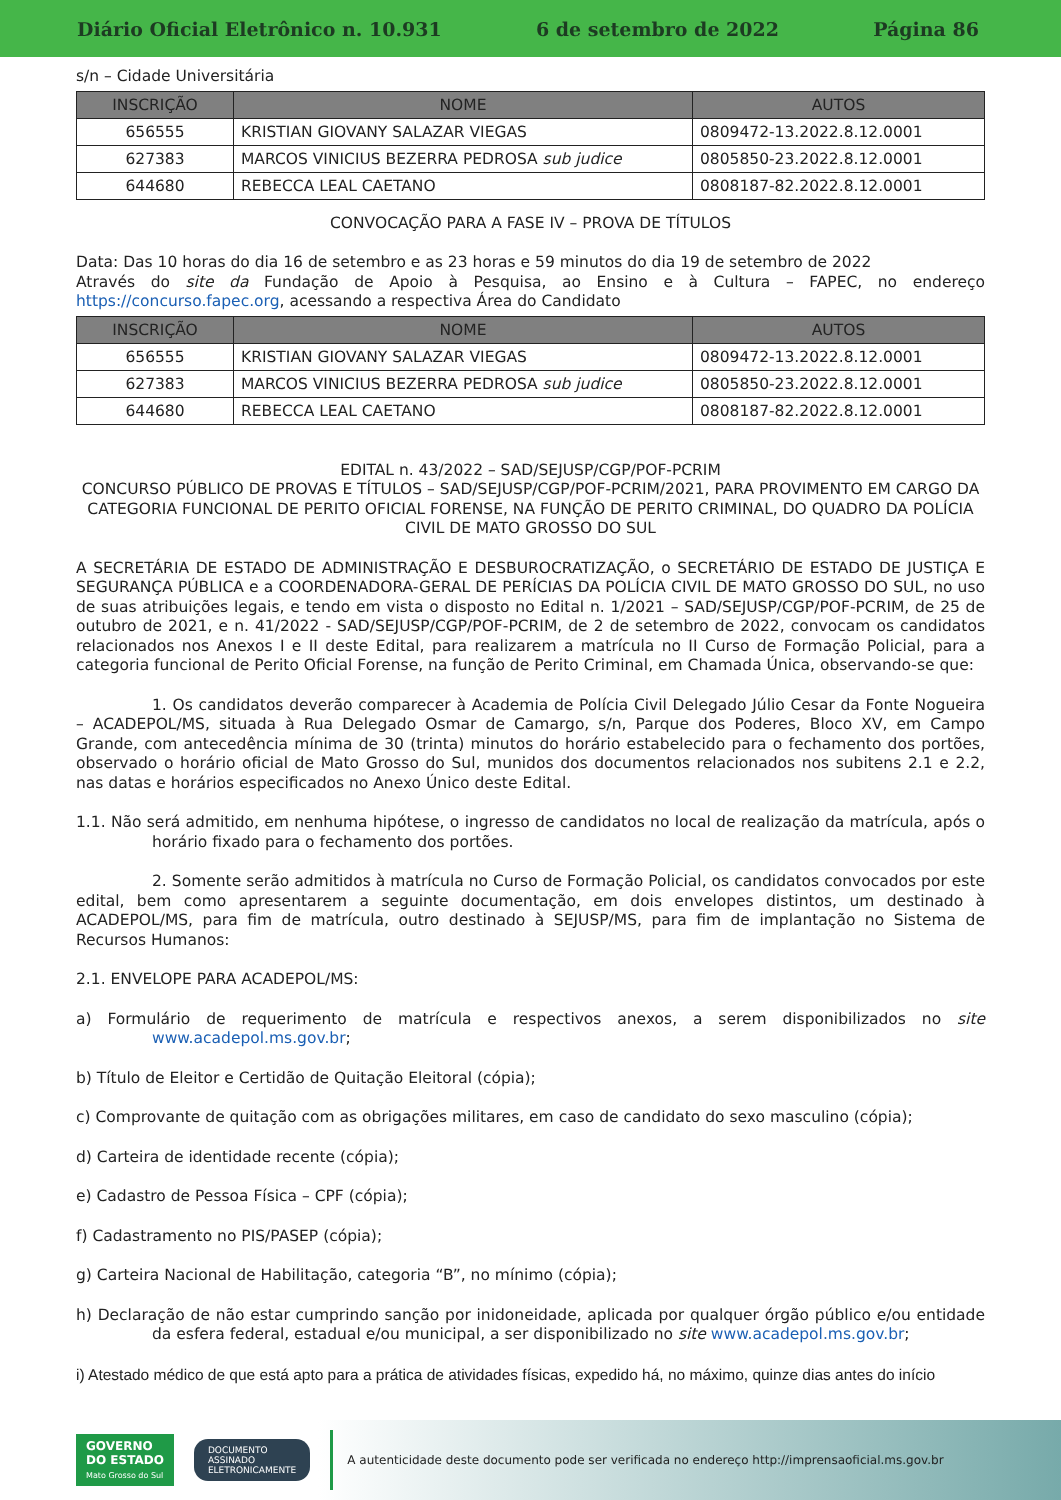Diário Oficial Eletrônico n. 10.931 6 de setembro de 2022 Página 86
s/n – Cidade Universitária
| INSCRIÇÃO | NOME | AUTOS |
| --- | --- | --- |
| 656555 | KRISTIAN GIOVANY SALAZAR VIEGAS | 0809472-13.2022.8.12.0001 |
| 627383 | MARCOS VINICIUS BEZERRA PEDROSA sub judice | 0805850-23.2022.8.12.0001 |
| 644680 | REBECCA LEAL CAETANO | 0808187-82.2022.8.12.0001 |
CONVOCAÇÃO PARA A FASE IV – PROVA DE TÍTULOS
Data: Das 10 horas do dia 16 de setembro e as 23 horas e 59 minutos do dia 19 de setembro de 2022
Através do site da Fundação de Apoio à Pesquisa, ao Ensino e à Cultura – FAPEC, no endereço https://concurso.fapec.org, acessando a respectiva Área do Candidato
| INSCRIÇÃO | NOME | AUTOS |
| --- | --- | --- |
| 656555 | KRISTIAN GIOVANY SALAZAR VIEGAS | 0809472-13.2022.8.12.0001 |
| 627383 | MARCOS VINICIUS BEZERRA PEDROSA sub judice | 0805850-23.2022.8.12.0001 |
| 644680 | REBECCA LEAL CAETANO | 0808187-82.2022.8.12.0001 |
EDITAL n. 43/2022 – SAD/SEJUSP/CGP/POF-PCRIM
CONCURSO PÚBLICO DE PROVAS E TÍTULOS – SAD/SEJUSP/CGP/POF-PCRIM/2021, PARA PROVIMENTO EM CARGO DA CATEGORIA FUNCIONAL DE PERITO OFICIAL FORENSE, NA FUNÇÃO DE PERITO CRIMINAL, DO QUADRO DA POLÍCIA CIVIL DE MATO GROSSO DO SUL
A SECRETÁRIA DE ESTADO DE ADMINISTRAÇÃO E DESBUROCRATIZAÇÃO, o SECRETÁRIO DE ESTADO DE JUSTIÇA E SEGURANÇA PÚBLICA e a COORDENADORA-GERAL DE PERÍCIAS DA POLÍCIA CIVIL DE MATO GROSSO DO SUL, no uso de suas atribuições legais, e tendo em vista o disposto no Edital n. 1/2021 – SAD/SEJUSP/CGP/POF-PCRIM, de 25 de outubro de 2021, e n. 41/2022 - SAD/SEJUSP/CGP/POF-PCRIM, de 2 de setembro de 2022, convocam os candidatos relacionados nos Anexos I e II deste Edital, para realizarem a matrícula no II Curso de Formação Policial, para a categoria funcional de Perito Oficial Forense, na função de Perito Criminal, em Chamada Única, observando-se que:
1. Os candidatos deverão comparecer à Academia de Polícia Civil Delegado Júlio Cesar da Fonte Nogueira – ACADEPOL/MS, situada à Rua Delegado Osmar de Camargo, s/n, Parque dos Poderes, Bloco XV, em Campo Grande, com antecedência mínima de 30 (trinta) minutos do horário estabelecido para o fechamento dos portões, observado o horário oficial de Mato Grosso do Sul, munidos dos documentos relacionados nos subitens 2.1 e 2.2, nas datas e horários especificados no Anexo Único deste Edital.
1.1. Não será admitido, em nenhuma hipótese, o ingresso de candidatos no local de realização da matrícula, após o horário fixado para o fechamento dos portões.
2. Somente serão admitidos à matrícula no Curso de Formação Policial, os candidatos convocados por este edital, bem como apresentarem a seguinte documentação, em dois envelopes distintos, um destinado à ACADEPOL/MS, para fim de matrícula, outro destinado à SEJUSP/MS, para fim de implantação no Sistema de Recursos Humanos:
2.1. ENVELOPE PARA ACADEPOL/MS:
a) Formulário de requerimento de matrícula e respectivos anexos, a serem disponibilizados no site www.acadepol.ms.gov.br;
b) Título de Eleitor e Certidão de Quitação Eleitoral (cópia);
c) Comprovante de quitação com as obrigações militares, em caso de candidato do sexo masculino (cópia);
d) Carteira de identidade recente (cópia);
e) Cadastro de Pessoa Física – CPF (cópia);
f) Cadastramento no PIS/PASEP (cópia);
g) Carteira Nacional de Habilitação, categoria “B”, no mínimo (cópia);
h) Declaração de não estar cumprindo sanção por inidoneidade, aplicada por qualquer órgão público e/ou entidade da esfera federal, estadual e/ou municipal, a ser disponibilizado no site www.acadepol.ms.gov.br;
i) Atestado médico de que está apto para a prática de atividades físicas, expedido há, no máximo, quinze dias antes do início
GOVERNO
DO ESTADO
Mato Grosso do Sul
DOCUMENTO
ASSINADO
ELETRONICAMENTE
A autenticidade deste documento pode ser verificada no endereço http://imprensaoficial.ms.gov.br